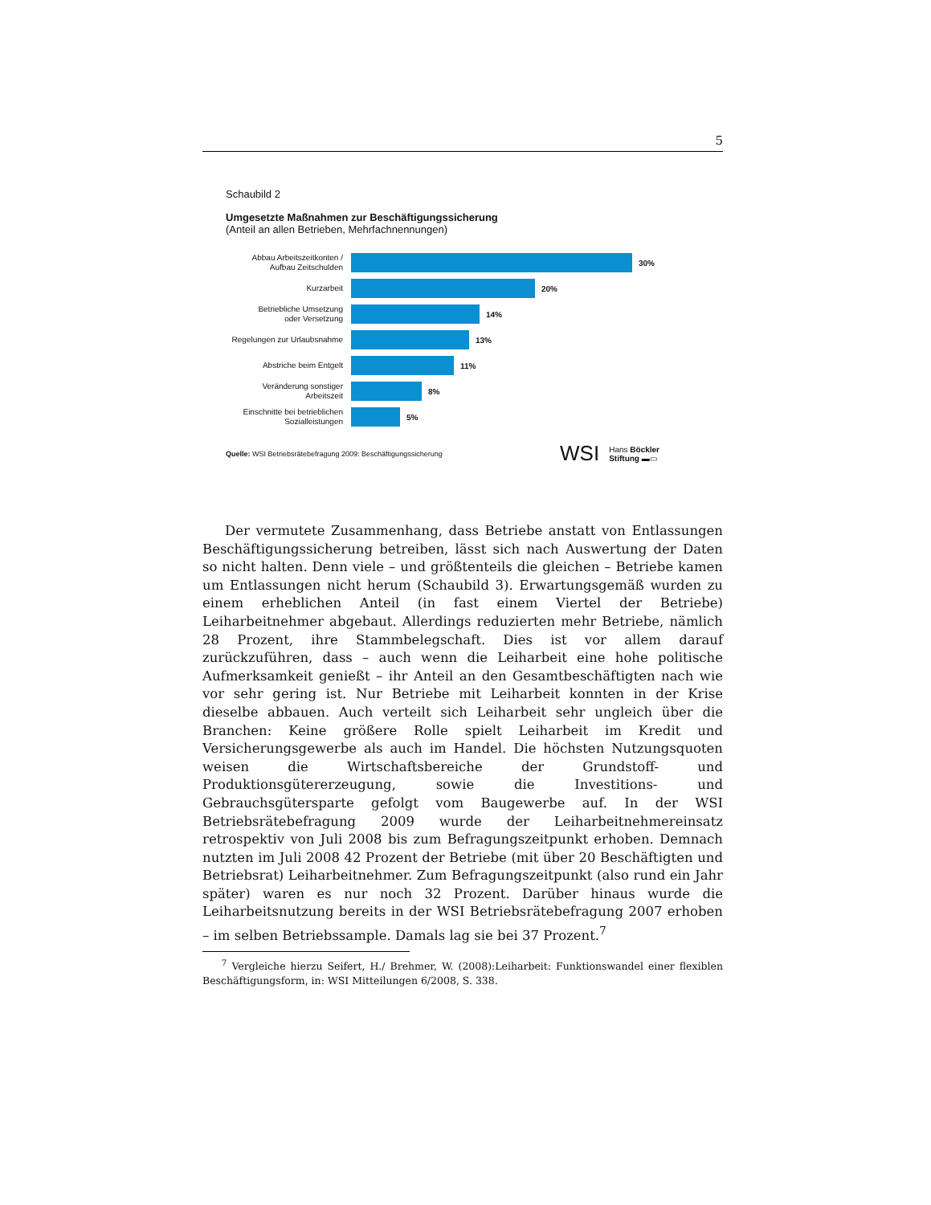5
Schaubild 2
Umgesetzte Maßnahmen zur Beschäftigungssicherung
(Anteil an allen Betrieben, Mehrfachnennungen)
Abbau Arbeitszeitkonten /
Aufbau Zeitschulden
30%
Kurzarbeit
20%
Betriebliche Umsetzung
oder Versetzung
14%
Regelungen zur Urlaubsnahme
13%
Abstriche beim Entgelt
11%
Veränderung sonstiger
Arbeitszeit
8%
Einschnitte bei betrieblichen
Sozialleistungen
5%
Quelle: WSI Betriebsrätebefragung 2009: Beschäftigungssicherung WSI Hans Böckler
Stiftung ▬▭
Der vermutete Zusammenhang, dass Betriebe anstatt von Entlassungen Beschäftigungssicherung betreiben, lässt sich nach Auswertung der Daten so nicht halten. Denn viele – und größtenteils die gleichen – Betriebe kamen um Entlassungen nicht herum (Schaubild 3). Erwartungsgemäß wurden zu einem erheblichen Anteil (in fast einem Viertel der Betriebe) Leiharbeitnehmer abgebaut. Allerdings reduzierten mehr Betriebe, nämlich 28 Prozent, ihre Stammbelegschaft. Dies ist vor allem darauf zurückzuführen, dass – auch wenn die Leiharbeit eine hohe politische Aufmerksamkeit genießt – ihr Anteil an den Gesamtbeschäftigten nach wie vor sehr gering ist. Nur Betriebe mit Leiharbeit konnten in der Krise dieselbe abbauen. Auch verteilt sich Leiharbeit sehr ungleich über die Branchen: Keine größere Rolle spielt Leiharbeit im Kredit und Versicherungsgewerbe als auch im Handel. Die höchsten Nutzungsquoten weisen die Wirtschaftsbereiche der Grundstoff- und Produktionsgütererzeugung, sowie die Investitions- und Gebrauchsgütersparte gefolgt vom Baugewerbe auf. In der WSI Betriebsrätebefragung 2009 wurde der Leiharbeitnehmereinsatz retrospektiv von Juli 2008 bis zum Befragungszeitpunkt erhoben. Demnach nutzten im Juli 2008 42 Prozent der Betriebe (mit über 20 Beschäftigten und Betriebsrat) Leiharbeitnehmer. Zum Befragungszeitpunkt (also rund ein Jahr später) waren es nur noch 32 Prozent. Darüber hinaus wurde die Leiharbeitsnutzung bereits in der WSI Betriebsrätebefragung 2007 erhoben – im selben Betriebssample. Damals lag sie bei 37 Prozent.<sup>7</sup>
<sup>7</sup> Vergleiche hierzu Seifert, H./ Brehmer, W. (2008):Leiharbeit: Funktionswandel einer flexiblen Beschäftigungsform, in: WSI Mitteilungen 6/2008, S. 338.